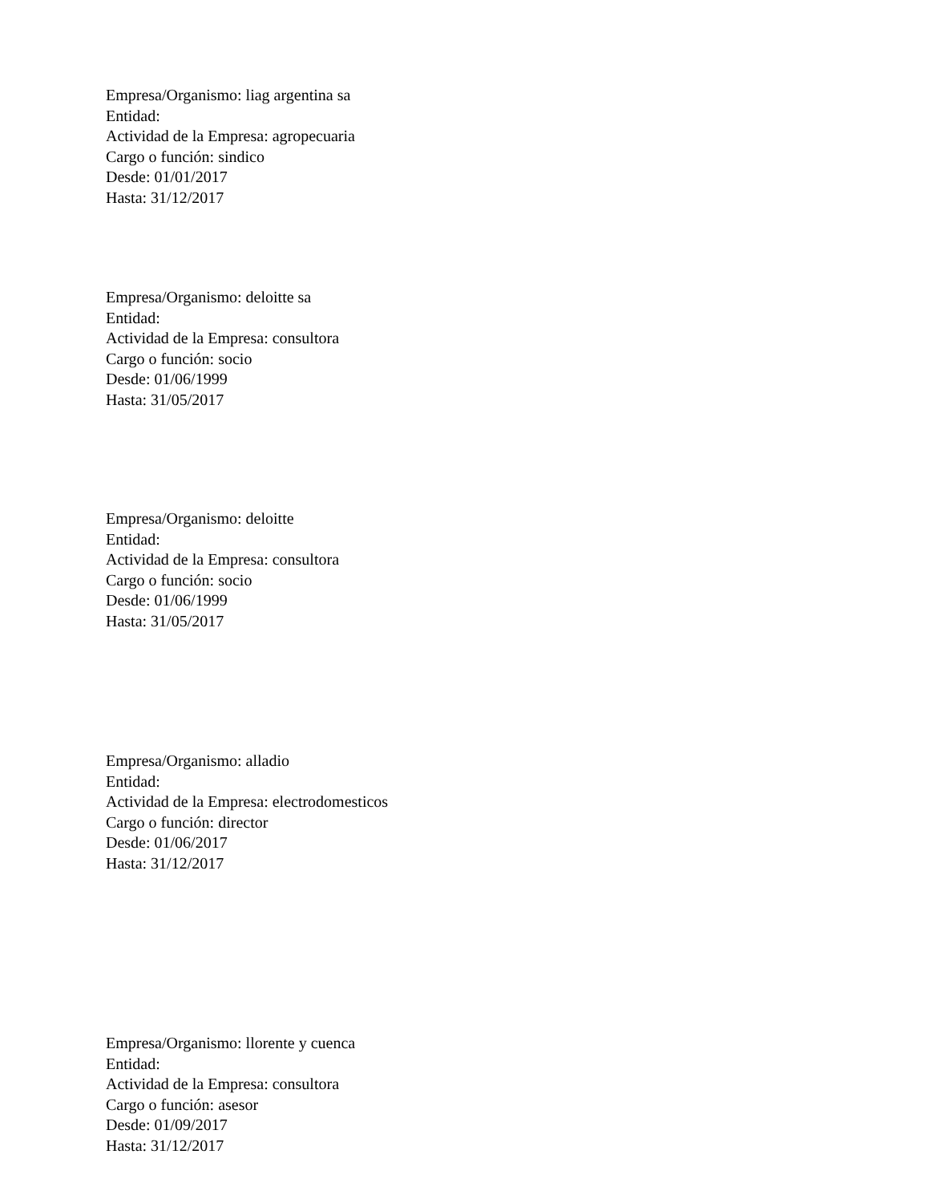Empresa/Organismo: liag argentina sa
Entidad:
Actividad de la Empresa: agropecuaria
Cargo o función: sindico
Desde: 01/01/2017
Hasta: 31/12/2017
Empresa/Organismo: deloitte sa
Entidad:
Actividad de la Empresa: consultora
Cargo o función: socio
Desde: 01/06/1999
Hasta: 31/05/2017
Empresa/Organismo: deloitte
Entidad:
Actividad de la Empresa: consultora
Cargo o función: socio
Desde: 01/06/1999
Hasta: 31/05/2017
Empresa/Organismo: alladio
Entidad:
Actividad de la Empresa: electrodomesticos
Cargo o función: director
Desde: 01/06/2017
Hasta: 31/12/2017
Empresa/Organismo: llorente y cuenca
Entidad:
Actividad de la Empresa: consultora
Cargo o función: asesor
Desde: 01/09/2017
Hasta: 31/12/2017